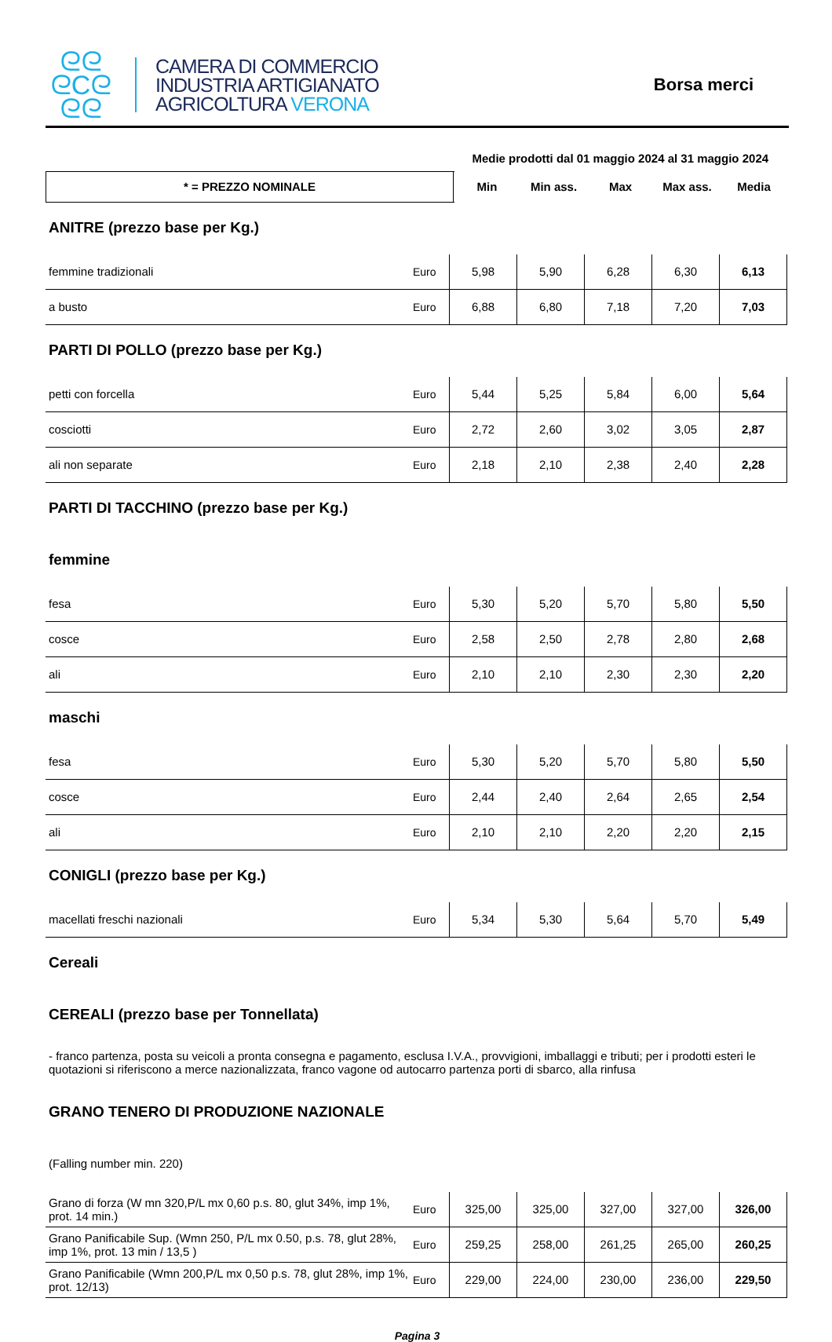ᘓᘓ
ᘓCᘓ
ᘓᘓ
CAMERA DI COMMERCIO
INDUSTRIA ARTIGIANATO
AGRICOLTURA VERONA
Borsa merci
| | Medie prodotti dal 01 maggio 2024 al 31 maggio 2024 | | | | |
| * = PREZZO NOMINALE | Min | Min ass. | Max | Max ass. | Media |
| ANITRE (prezzo base per Kg.) | | | | | | |
| femmine tradizionali | Euro | 5,98 | 5,90 | 6,28 | 6,30 | 6,13 |
| a busto | Euro | 6,88 | 6,80 | 7,18 | 7,20 | 7,03 |
| PARTI DI POLLO (prezzo base per Kg.) | | | | | | |
| petti con forcella | Euro | 5,44 | 5,25 | 5,84 | 6,00 | 5,64 |
| cosciotti | Euro | 2,72 | 2,60 | 3,02 | 3,05 | 2,87 |
| ali non separate | Euro | 2,18 | 2,10 | 2,38 | 2,40 | 2,28 |
| PARTI DI TACCHINO (prezzo base per Kg.) | | | | | | |
| femmine | | | | | | |
| fesa | Euro | 5,30 | 5,20 | 5,70 | 5,80 | 5,50 |
| cosce | Euro | 2,58 | 2,50 | 2,78 | 2,80 | 2,68 |
| ali | Euro | 2,10 | 2,10 | 2,30 | 2,30 | 2,20 |
| maschi | | | | | | |
| fesa | Euro | 5,30 | 5,20 | 5,70 | 5,80 | 5,50 |
| cosce | Euro | 2,44 | 2,40 | 2,64 | 2,65 | 2,54 |
| ali | Euro | 2,10 | 2,10 | 2,20 | 2,20 | 2,15 |
| CONIGLI (prezzo base per Kg.) | | | | | | |
| macellati freschi nazionali | Euro | 5,34 | 5,30 | 5,64 | 5,70 | 5,49 |
| Cereali | | | | | | |
| CEREALI (prezzo base per Tonnellata) | | | | | | |
| - franco partenza, posta su veicoli a pronta consegna e pagamento, esclusa I.V.A., provvigioni, imballaggi e tributi; per i prodotti esteri le quotazioni si riferiscono a merce nazionalizzata, franco vagone od autocarro partenza porti di sbarco, alla rinfusa | | | | | | |
| GRANO TENERO DI PRODUZIONE NAZIONALE | | | | | | |
| (Falling number min. 220) | | | | | | |
| Grano di forza (W mn 320,P/L mx 0,60 p.s. 80, glut 34%, imp 1%, prot. 14 min.) | Euro | 325,00 | 325,00 | 327,00 | 327,00 | 326,00 |
| Grano Panificabile Sup. (Wmn 250, P/L mx 0.50, p.s. 78, glut 28%, imp 1%, prot. 13 min / 13,5 ) | Euro | 259,25 | 258,00 | 261,25 | 265,00 | 260,25 |
| Grano Panificabile (Wmn 200,P/L mx 0,50 p.s. 78, glut 28%, imp 1%, prot. 12/13) | Euro | 229,00 | 224,00 | 230,00 | 236,00 | 229,50 |
Pagina 3